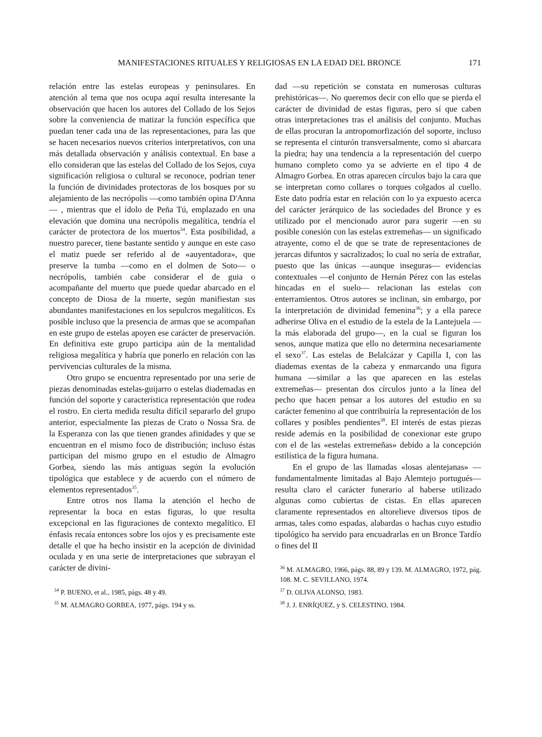MANIFESTACIONES RITUALES Y RELIGIOSAS EN LA EDAD DEL BRONCE 171
relación entre las estelas europeas y peninsulares. En atención al tema que nos ocupa aquí resulta interesante la observación que hacen los autores del Collado de los Sejos sobre la conveniencia de matizar la función específica que puedan tener cada una de las representaciones, para las que se hacen necesarios nuevos criterios interpretativos, con una más detallada observación y análisis contextual. En base a ello consideran que las estelas del Collado de los Sejos, cuya significación religiosa o cultural se reconoce, podrían tener la función de divinidades protectoras de los bosques por su alejamiento de las necrópolis —como también opina D'Anna— , mientras que el ídolo de Peña Tú, emplazado en una elevación que domina una necrópolis megalítica, tendría el carácter de protectora de los muertos<sup>34</sup>. Esta posibilidad, a nuestro parecer, tiene bastante sentido y aunque en este caso el matiz puede ser referido al de «auyentadora», que preserve la tumba —como en el dolmen de Soto— o necrópolis, también cabe considerar el de guia o acompañante del muerto que puede quedar abarcado en el concepto de Diosa de la muerte, según manifiestan sus abundantes manifestaciones en los sepulcros megalíticos. Es posible incluso que la presencia de armas que se acompañan en este grupo de estelas apoyen ese carácter de preservación. En definitiva este grupo participa aún de la mentalidad religiosa megalítica y habría que ponerlo en relación con las pervivencias culturales de la misma.
Otro grupo se encuentra representado por una serie de piezas denominadas estelas-guijarro o estelas diademadas en función del soporte y característica representación que rodea el rostro. En cierta medida resulta difícil separarlo del grupo anterior, especialmente las piezas de Crato o Nossa Sra. de la Esperanza con las que tienen grandes afinidades y que se encuentran en el mismo foco de distribución; incluso éstas participan del mismo grupo en el estudio de Almagro Gorbea, siendo las más antiguas según la evolución tipológica que establece y de acuerdo con el número de elementos representados<sup>35</sup>.
Entre otros nos llama la atención el hecho de representar la boca en estas figuras, lo que resulta excepcional en las figuraciones de contexto megalítico. El énfasis recaía entonces sobre los ojos y es precisamente este detalle el que ha hecho insistir en la acepción de divinidad oculada y en una serie de interpretaciones que subrayan el carácter de divini-
<sup>34</sup> P. BUENO, et al., 1985, págs. 48 y 49.
<sup>35</sup> M. ALMAGRO GORBEA, 1977, págs. 194 y ss.
dad —su repetición se constata en numerosas culturas prehistóricas—. No queremos decir con ello que se pierda el carácter de divinidad de estas figuras, pero sí que caben otras interpretaciones tras el análisis del conjunto. Muchas de ellas procuran la antropomorfización del soporte, incluso se representa el cinturón transversalmente, como si abarcara la piedra; hay una tendencia a la representación del cuerpo humano completo como ya se advierte en el tipo 4 de Almagro Gorbea. En otras aparecen círculos bajo la cara que se interpretan como collares o torques colgados al cuello. Este dato podría estar en relación con lo ya expuesto acerca del carácter jerárquico de las sociedades del Bronce y es utilizado por el mencionado auror para sugerir —en su posible conesión con las estelas extremeñas— un significado atrayente, como el de que se trate de representaciones de jerarcas difuntos y sacralizados; lo cual no sería de extrañar, puesto que las únicas —aunque inseguras— evidencias contextuales —el conjunto de Hernán Pérez con las estelas hincadas en el suelo— relacionan las estelas con enterramientos. Otros autores se inclinan, sin embargo, por la interpretación de divinidad femenina<sup>36</sup>; y a ella parece adherirse Oliva en el estudio de la estela de la Lantejuela —la más elaborada del grupo—, en la cual se figuran los senos, aunque matiza que ello no determina necesariamente el sexo<sup>37</sup>. Las estelas de Belalcázar y Capilla I, con las diademas exentas de la cabeza y enmarcando una figura humana —similar a las que aparecen en las estelas extremeñas— presentan dos círculos junto a la línea del pecho que hacen pensar a los autores del estudio en su carácter femenino al que contribuiría la representación de los collares y posibles pendientes<sup>38</sup>. El interés de estas piezas reside además en la posibilidad de conexionar este grupo con el de las «estelas extremeñas» debido a la concepción estilística de la figura humana.
En el grupo de las llamadas «losas alentejanas» —fundamentalmente limitadas al Bajo Alemtejo portugués— resulta claro el carácter funerario al haberse utilizado algunas como cubiertas de cistas. En ellas aparecen claramente representados en altorelieve diversos tipos de armas, tales como espadas, alabardas o hachas cuyo estudio tipológico ha servido para encuadrarlas en un Bronce Tardío o fines del II
<sup>36</sup> M. ALMAGRO, 1966, págs. 88, 89 y 139. M. ALMAGRO, 1972, pág. 108. M. C. SEVILLANO, 1974.
<sup>37</sup> D. OLIVA ALONSO, 1983.
<sup>38</sup> J. J. ENRÍQUEZ, y S. CELESTINO, 1984.